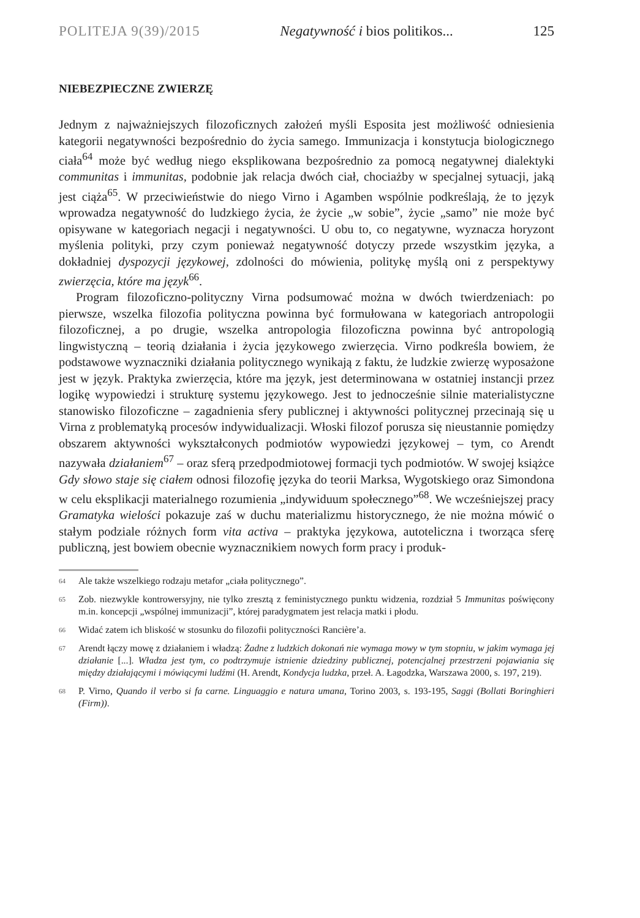POLITEJA 9(39)/2015 Negatywność i bios politikos... 125
NIEBEZPIECZNE ZWIERZĘ
Jednym z najważniejszych filozoficznych założeń myśli Esposita jest możliwość odniesienia kategorii negatywności bezpośrednio do życia samego. Immunizacja i konstytucja biologicznego ciała<sup>64</sup> może być według niego eksplikowana bezpośrednio za pomocą negatywnej dialektyki communitas i immunitas, podobnie jak relacja dwóch ciał, chociażby w specjalnej sytuacji, jaką jest ciąża<sup>65</sup>. W przeciwieństwie do niego Virno i Agamben wspólnie podkreślają, że to język wprowadza negatywność do ludzkiego życia, że życie „w sobie”, życie „samo” nie może być opisywane w kategoriach negacji i negatywności. U obu to, co negatywne, wyznacza horyzont myślenia polityki, przy czym ponieważ negatywność dotyczy przede wszystkim języka, a dokładniej dyspozycji językowej, zdolności do mówienia, politykę myślą oni z perspektywy zwierzęcia, które ma język<sup>66</sup>.
Program filozoficzno-polityczny Virna podsumować można w dwóch twierdzeniach: po pierwsze, wszelka filozofia polityczna powinna być formułowana w kategoriach antropologii filozoficznej, a po drugie, wszelka antropologia filozoficzna powinna być antropologią lingwistyczną – teorią działania i życia językowego zwierzęcia. Virno podkreśla bowiem, że podstawowe wyznaczniki działania politycznego wynikają z faktu, że ludzkie zwierzę wyposażone jest w język. Praktyka zwierzęcia, które ma język, jest determinowana w ostatniej instancji przez logikę wypowiedzi i strukturę systemu językowego. Jest to jednocześnie silnie materialistyczne stanowisko filozoficzne – zagadnienia sfery publicznej i aktywności politycznej przecinają się u Virna z problematyką procesów indywidualizacji. Włoski filozof porusza się nieustannie pomiędzy obszarem aktywności wykształconych podmiotów wypowiedzi językowej – tym, co Arendt nazywała działaniem<sup>67</sup> – oraz sferą przedpodmiotowej formacji tych podmiotów. W swojej książce Gdy słowo staje się ciałem odnosi filozofię języka do teorii Marksa, Wygotskiego oraz Simondona w celu eksplikacji materialnego rozumienia „indywiduum społecznego”<sup>68</sup>. We wcześniejszej pracy Gramatyka wielości pokazuje zaś w duchu materializmu historycznego, że nie można mówić o stałym podziale różnych form vita activa – praktyka językowa, autoteliczna i tworząca sferę publiczną, jest bowiem obecnie wyznacznikiem nowych form pracy i produk-
<sup>64</sup> Ale także wszelkiego rodzaju metafor „ciała politycznego”.
<sup>65</sup> Zob. niezwykle kontrowersyjny, nie tylko zresztą z feministycznego punktu widzenia, rozdział 5 Immunitas poświęcony m.in. koncepcji „wspólnej immunizacji”, której paradygmatem jest relacja matki i płodu.
<sup>66</sup> Widać zatem ich bliskość w stosunku do filozofii polityczności Rancière’a.
<sup>67</sup> Arendt łączy mowę z działaniem i władzą: Żadne z ludzkich dokonań nie wymaga mowy w tym stopniu, w jakim wymaga jej działanie [...]. Władza jest tym, co podtrzymuje istnienie dziedziny publicznej, potencjalnej przestrzeni pojawiania się między działającymi i mówiącymi ludźmi (H. Arendt, Kondycja ludzka, przeł. A. Łagodzka, Warszawa 2000, s. 197, 219).
<sup>68</sup> P. Virno, Quando il verbo si fa carne. Linguaggio e natura umana, Torino 2003, s. 193-195, Saggi (Bollati Boringhieri (Firm)).